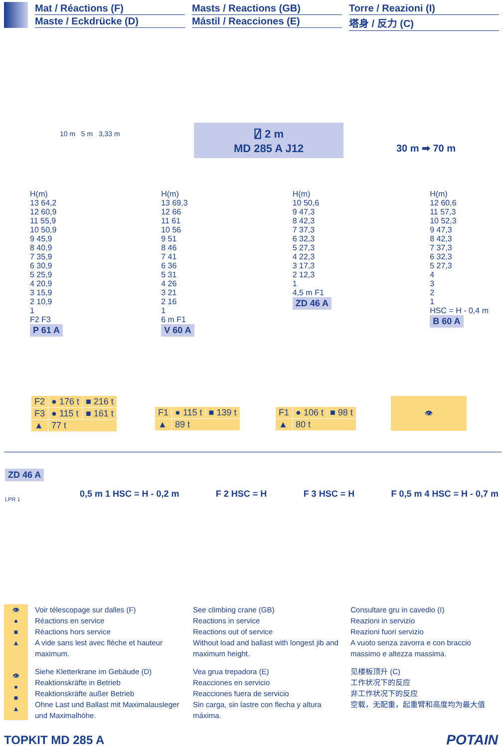Mat / Réactions (F)
Maste / Eckdrücke (D)
Masts / Reactions (GB)
Mástil / Reacciones (E)
Torre / Reazioni (I)
塔身 / 反力 (C)
10 m 5 m 3,33 m
⍁ 2 m
MD 285 A J12
30 m ➡ 70 m
H(m)
13 64,2
12 60,9
11 55,9
10 50,9
9 45,9
8 40,9
7 35,9
6 30,9
5 25,9
4 20,9
3 15,9
2 10,9
1
F2 F3
P 61 A
H(m)
13 69,3
12 66
11 61
10 56
9 51
8 46
7 41
6 36
5 31
4 26
3 21
2 16
1
6 m F1
V 60 A
H(m)
10 50,6
9 47,3
8 42,3
7 37,3
6 32,3
5 27,3
4 22,3
3 17,3
2 12,3
1
4,5 m F1
ZD 46 A
H(m)
12 60,6
11 57,3
10 52,3
9 47,3
8 42,3
7 37,3
6 32,3
5 27,3
4
3
2
1
HSC = H - 0,4 m
B 60 A
| F2 | ● 176 t | ■ 216 t |
| F3 | ● 115 t | ■ 161 t |
| ▲ | 77 t | |
| F1 | ● 115 t | ■ 139 t |
| ▲ | 89 t | |
| F1 | ● 106 t | ■ 98 t |
| ▲ | 80 t | |
👁
ZD 46 A
LPR 1
0,5 m 1 HSC = H - 0,2 m F 2 HSC = H F 3 HSC = H F 0,5 m 4 HSC = H - 0,7 m
👁
●
■
▲
👁
●
■
▲
Voir télescopage sur dalles (F)
Réactions en service
Réactions hors service
A vide sans lest avec flèche et hauteur maximum.
Siehe Kletterkrane im Gebäude (D)
Reaktionskräfte in Betrieb
Reaktionskräfte außer Betrieb
Ohne Last und Ballast mit Maximalausleger und Maximalhöhe.
See climbing crane (GB)
Reactions in service
Reactions out of service
Without load and ballast with longest jib and maximum height.
Vea grua trepadora (E)
Reacciones en servicio
Reacciones fuera de servicio
Sin carga, sin lastre con flecha y altura máxima.
Consultare gru in cavedio (I)
Reazioni in servizio
Reazioni fuori servizio
A vuoto senza zavorra e con braccio massimo e altezza massima.
见楼板顶升 (C)
工作状况下的反应
非工作状况下的反应
空载，无配重，起重臂和高度均为最大值
TOPKIT MD 285 A POTAIN